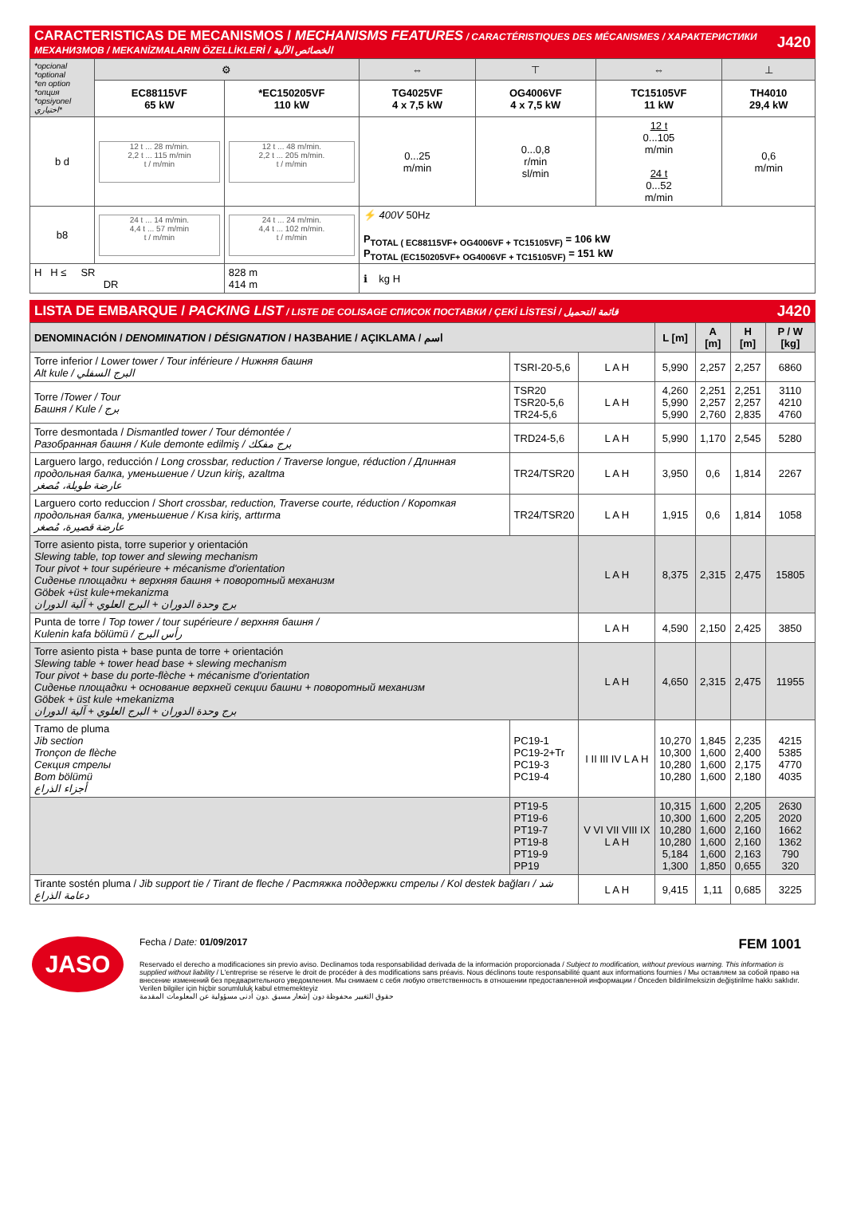CARACTERISTICAS DE MECANISMOS / MECHANISMS FEATURES / CARACTÉRISTIQUES DES MÉCANISMES / ХАРАКТЕРИСТИКИ МЕХАНИЗМОВ / MEKANİZMALARIN ÖZELLİKLERİ / الخصائص الآلية
J420
| *opcional *optional *en option *опция *opsiyonel اختياري* | ⚙ | | ⇔ | ⊤ | ⇔ | ⊥ |
| | EC88115VF 65 kW | *EC150205VF 110 kW | TG4025VF 4 x 7,5 kW | OG4006VF 4 x 7,5 kW | TC15105VF 11 kW | TH4010 29,4 kW |
| b d | 12 t ... 28 m/min. 2,2 t ... 115 m/min t / m/min | 12 t ... 48 m/min. 2,2 t ... 205 m/min. t / m/min | 0...25 m/min | 0...0,8 r/min sl/min | 12 t 0...105 m/min 24 t 0...52 m/min | 0,6 m/min |
| b8 | 24 t ... 14 m/min. 4,4 t ... 57 m/min t / m/min | 24 t ... 24 m/min. 4,4 t ... 102 m/min. t / m/min | ⚡ 400V 50Hz P<sub>TOTAL ( EC88115VF+ OG4006VF + TC15105VF)</sub> = 106 kW P<sub>TOTAL (EC150205VF+ OG4006VF + TC15105VF)</sub> = 151 kW | | | |
| H H ≤ SR DR | | 828 m 414 m | ℹ kg H | | | |
LISTA DE EMBARQUE / PACKING LIST / LISTE DE COLISAGE СПИСОК ПОСТАВКИ / ÇEKİ LİSTESİ / قائمة التحميل
J420
| DENOMINACIÓN / DENOMINATION / DÉSIGNATION / НАЗВАНИЕ / AÇIKLAMA / اسم | | | L [m] | A [m] | H [m] | P / W [kg] |
| --- | --- | --- | --- | --- | --- | --- |
| Torre inferior / Lower tower / Tour inférieure / Нижняя башня Alt kule / البرج السفلي | TSRI-20-5,6 | L A H | 5,990 | 2,257 | 2,257 | 6860 |
| Torre / Tower / Tour Башня / Kule / برج | TSR20 TSR20-5,6 TR24-5,6 | L A H | 4,260 5,990 5,990 | 2,251 2,257 2,760 | 2,251 2,257 2,835 | 3110 4210 4760 |
| Torre desmontada / Dismantled tower / Tour démontée / Разобранная башня / Kule demonte edilmiş / برج مفكك | TRD24-5,6 | L A H | 5,990 | 1,170 | 2,545 | 5280 |
| Larguero largo, reducción / Long crossbar, reduction / Traverse longue, réduction / Длинная продольная балка, уменьшение / Uzun kiriş, azaltma عارضة طويلة، مُصغر | TR24/TSR20 | L A H | 3,950 | 0,6 | 1,814 | 2267 |
| Larguero corto reduccion / Short crossbar, reduction, Traverse courte, réduction / Короткая продольная балка, уменьшение / Kısa kiriş, arttırma عارضة قصيرة، مُصغر | TR24/TSR20 | L A H | 1,915 | 0,6 | 1,814 | 1058 |
| Torre asiento pista, torre superior y orientación Slewing table, top tower and slewing mechanism Tour pivot + tour supérieure + mécanisme d'orientation Сиденье площадки + верхняя башня + поворотный механизм Göbek +üst kule+mekanizma برج وحدة الدوران + البرج العلوي + آلية الدوران | | L A H | 8,375 | 2,315 | 2,475 | 15805 |
| Punta de torre / Top tower / tour supérieure / верхняя башня / Kulenin kafa bölümü / رأس البرج | | L A H | 4,590 | 2,150 | 2,425 | 3850 |
| Torre asiento pista + base punta de torre + orientación Slewing table + tower head base + slewing mechanism Tour pivot + base du porte-flèche + mécanisme d'orientation Сиденье площадки + основание верхней секции башни + поворотный механизм Göbek + üst kule +mekanizma برج وحدة الدوران + البرج العلوي + آلية الدوران | | L A H | 4,650 | 2,315 | 2,475 | 11955 |
| Tramo de pluma Jib section Tronçon de flèche Секция стрелы Bom bölümü أجزاء الذراع | PC19-1 PC19-2+Tr PC19-3 PC19-4 | I II III IV L A H | 10,270 10,300 10,280 10,280 | 1,845 1,600 1,600 1,600 | 2,235 2,400 2,175 2,180 | 4215 5385 4770 4035 |
| | PT19-5 PT19-6 PT19-7 PT19-8 PT19-9 PP19 | V VI VII VIII IX L A H | 10,315 10,300 10,280 10,280 5,184 1,300 | 1,600 1,600 1,600 1,600 1,600 1,850 | 2,205 2,205 2,160 2,160 2,163 0,655 | 2630 2020 1662 1362 790 320 |
| Tirante sostén pluma / Jib support tie / Tirant de fleche / Растяжка поддержки стрелы / Kol destek bağları / شد دعامة الذراع | | L A H | 9,415 | 1,11 | 0,685 | 3225 |
JASO
Fecha / Date: 01/09/2017 FEM 1001
Reservado el derecho a modificaciones sin previo aviso. Declinamos toda responsabilidad derivada de la información proporcionada / Subject to modification, without previous warning. This information is supplied without liability / L'entreprise se réserve le droit de procéder à des modifications sans préavis. Nous déclinons toute responsabilité quant aux informations fournies / Мы оставляем за собой право на внесение изменений без предварительного уведомления. Мы снимаем с себя любую ответственность в отношении предоставленной информации / Önceden bildirilmeksizin değiştirilme hakkı saklıdır. Verilen bilgiler için hiçbir sorumluluk kabul etmemekteyiz
حقوق التغيير محفوظة دون إشعار مسبق .دون أدنى مسؤولية عن المعلومات المقدمة